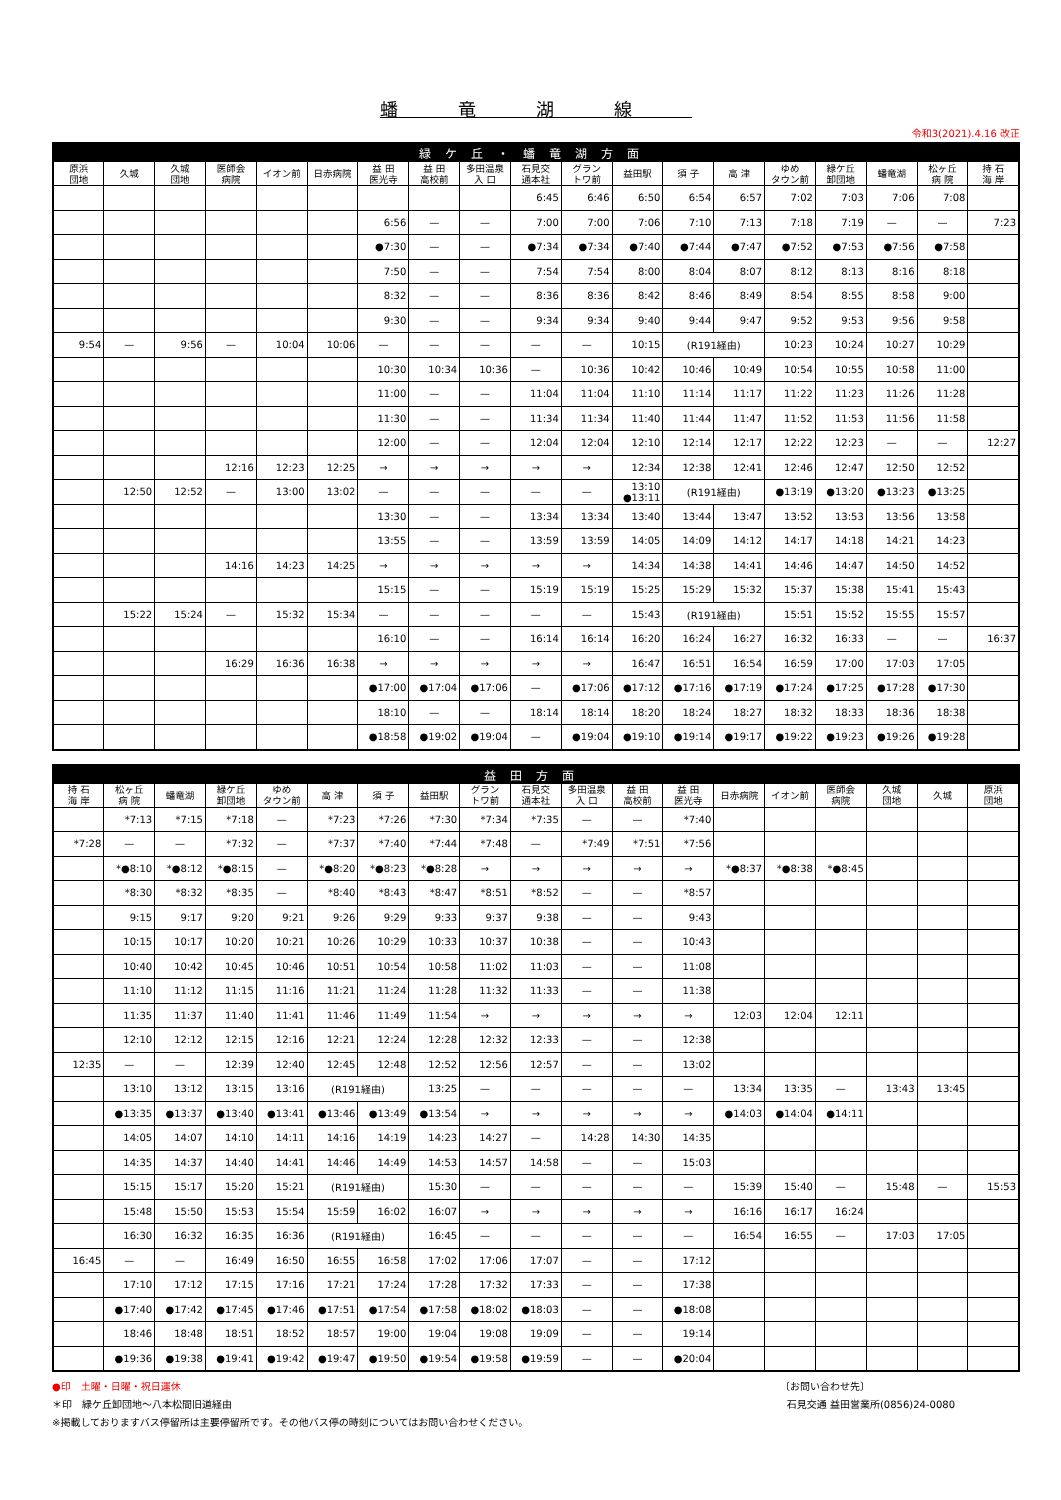蟠竜湖線
令和3(2021).4.16 改正
| 緑ケ丘・蟠竜湖方面 | | | | | | | | | | | | | | | | | | |
| 原浜 団地 | 久城 | 久城 団地 | 医師会 病院 | イオン前 | 日赤病院 | 益 田 医光寺 | 益 田 高校前 | 多田温泉 入 口 | 石見交 通本社 | グラン トワ前 | 益田駅 | 須 子 | 高 津 | ゆめ タウン前 | 緑ケ丘 卸団地 | 蟠竜湖 | 松ヶ丘 病 院 | 持 石 海 岸 |
| | | | | | | | | | 6:45 | 6:46 | 6:50 | 6:54 | 6:57 | 7:02 | 7:03 | 7:06 | 7:08 | |
| | | | | | | 6:56 | — | — | 7:00 | 7:00 | 7:06 | 7:10 | 7:13 | 7:18 | 7:19 | — | — | 7:23 |
| | | | | | | ●7:30 | — | — | ●7:34 | ●7:34 | ●7:40 | ●7:44 | ●7:47 | ●7:52 | ●7:53 | ●7:56 | ●7:58 | |
| | | | | | | 7:50 | — | — | 7:54 | 7:54 | 8:00 | 8:04 | 8:07 | 8:12 | 8:13 | 8:16 | 8:18 | |
| | | | | | | 8:32 | — | — | 8:36 | 8:36 | 8:42 | 8:46 | 8:49 | 8:54 | 8:55 | 8:58 | 9:00 | |
| | | | | | | 9:30 | — | — | 9:34 | 9:34 | 9:40 | 9:44 | 9:47 | 9:52 | 9:53 | 9:56 | 9:58 | |
| 9:54 | — | 9:56 | — | 10:04 | 10:06 | — | — | — | — | — | 10:15 | (R191経由) | | 10:23 | 10:24 | 10:27 | 10:29 | |
| | | | | | | 10:30 | 10:34 | 10:36 | — | 10:36 | 10:42 | 10:46 | 10:49 | 10:54 | 10:55 | 10:58 | 11:00 | |
| | | | | | | 11:00 | — | — | 11:04 | 11:04 | 11:10 | 11:14 | 11:17 | 11:22 | 11:23 | 11:26 | 11:28 | |
| | | | | | | 11:30 | — | — | 11:34 | 11:34 | 11:40 | 11:44 | 11:47 | 11:52 | 11:53 | 11:56 | 11:58 | |
| | | | | | | 12:00 | — | — | 12:04 | 12:04 | 12:10 | 12:14 | 12:17 | 12:22 | 12:23 | — | — | 12:27 |
| | | | 12:16 | 12:23 | 12:25 | → | → | → | → | → | 12:34 | 12:38 | 12:41 | 12:46 | 12:47 | 12:50 | 12:52 | |
| | 12:50 | 12:52 | — | 13:00 | 13:02 | — | — | — | — | — | 13:10 ●13:11 | (R191経由) | | ●13:19 | ●13:20 | ●13:23 | ●13:25 | |
| | | | | | | 13:30 | — | — | 13:34 | 13:34 | 13:40 | 13:44 | 13:47 | 13:52 | 13:53 | 13:56 | 13:58 | |
| | | | | | | 13:55 | — | — | 13:59 | 13:59 | 14:05 | 14:09 | 14:12 | 14:17 | 14:18 | 14:21 | 14:23 | |
| | | | 14:16 | 14:23 | 14:25 | → | → | → | → | → | 14:34 | 14:38 | 14:41 | 14:46 | 14:47 | 14:50 | 14:52 | |
| | | | | | | 15:15 | — | — | 15:19 | 15:19 | 15:25 | 15:29 | 15:32 | 15:37 | 15:38 | 15:41 | 15:43 | |
| | 15:22 | 15:24 | — | 15:32 | 15:34 | — | — | — | — | — | 15:43 | (R191経由) | | 15:51 | 15:52 | 15:55 | 15:57 | |
| | | | | | | 16:10 | — | — | 16:14 | 16:14 | 16:20 | 16:24 | 16:27 | 16:32 | 16:33 | — | — | 16:37 |
| | | | 16:29 | 16:36 | 16:38 | → | → | → | → | → | 16:47 | 16:51 | 16:54 | 16:59 | 17:00 | 17:03 | 17:05 | |
| | | | | | | ●17:00 | ●17:04 | ●17:06 | — | ●17:06 | ●17:12 | ●17:16 | ●17:19 | ●17:24 | ●17:25 | ●17:28 | ●17:30 | |
| | | | | | | 18:10 | — | — | 18:14 | 18:14 | 18:20 | 18:24 | 18:27 | 18:32 | 18:33 | 18:36 | 18:38 | |
| | | | | | | ●18:58 | ●19:02 | ●19:04 | — | ●19:04 | ●19:10 | ●19:14 | ●19:17 | ●19:22 | ●19:23 | ●19:26 | ●19:28 | |
| 益田方面 | | | | | | | | | | | | | | | | | | |
| 持 石 海 岸 | 松ヶ丘 病 院 | 蟠竜湖 | 緑ケ丘 卸団地 | ゆめ タウン前 | 高 津 | 須 子 | 益田駅 | グラン トワ前 | 石見交 通本社 | 多田温泉 入 口 | 益 田 高校前 | 益 田 医光寺 | 日赤病院 | イオン前 | 医師会 病院 | 久城 団地 | 久城 | 原浜 団地 |
| | *7:13 | *7:15 | *7:18 | — | *7:23 | *7:26 | *7:30 | *7:34 | *7:35 | — | — | *7:40 | | | | | | |
| *7:28 | — | — | *7:32 | — | *7:37 | *7:40 | *7:44 | *7:48 | — | *7:49 | *7:51 | *7:56 | | | | | | |
| | *●8:10 | *●8:12 | *●8:15 | — | *●8:20 | *●8:23 | *●8:28 | → | → | → | → | → | *●8:37 | *●8:38 | *●8:45 | | | |
| | *8:30 | *8:32 | *8:35 | — | *8:40 | *8:43 | *8:47 | *8:51 | *8:52 | — | — | *8:57 | | | | | | |
| | 9:15 | 9:17 | 9:20 | 9:21 | 9:26 | 9:29 | 9:33 | 9:37 | 9:38 | — | — | 9:43 | | | | | | |
| | 10:15 | 10:17 | 10:20 | 10:21 | 10:26 | 10:29 | 10:33 | 10:37 | 10:38 | — | — | 10:43 | | | | | | |
| | 10:40 | 10:42 | 10:45 | 10:46 | 10:51 | 10:54 | 10:58 | 11:02 | 11:03 | — | — | 11:08 | | | | | | |
| | 11:10 | 11:12 | 11:15 | 11:16 | 11:21 | 11:24 | 11:28 | 11:32 | 11:33 | — | — | 11:38 | | | | | | |
| | 11:35 | 11:37 | 11:40 | 11:41 | 11:46 | 11:49 | 11:54 | → | → | → | → | → | 12:03 | 12:04 | 12:11 | | | |
| | 12:10 | 12:12 | 12:15 | 12:16 | 12:21 | 12:24 | 12:28 | 12:32 | 12:33 | — | — | 12:38 | | | | | | |
| 12:35 | — | — | 12:39 | 12:40 | 12:45 | 12:48 | 12:52 | 12:56 | 12:57 | — | — | 13:02 | | | | | | |
| | 13:10 | 13:12 | 13:15 | 13:16 | (R191経由) | | 13:25 | — | — | — | — | — | 13:34 | 13:35 | — | 13:43 | 13:45 | |
| | ●13:35 | ●13:37 | ●13:40 | ●13:41 | ●13:46 | ●13:49 | ●13:54 | → | → | → | → | → | ●14:03 | ●14:04 | ●14:11 | | | |
| | 14:05 | 14:07 | 14:10 | 14:11 | 14:16 | 14:19 | 14:23 | 14:27 | — | 14:28 | 14:30 | 14:35 | | | | | | |
| | 14:35 | 14:37 | 14:40 | 14:41 | 14:46 | 14:49 | 14:53 | 14:57 | 14:58 | — | — | 15:03 | | | | | | |
| | 15:15 | 15:17 | 15:20 | 15:21 | (R191経由) | | 15:30 | — | — | — | — | — | 15:39 | 15:40 | — | 15:48 | — | 15:53 |
| | 15:48 | 15:50 | 15:53 | 15:54 | 15:59 | 16:02 | 16:07 | → | → | → | → | → | 16:16 | 16:17 | 16:24 | | | |
| | 16:30 | 16:32 | 16:35 | 16:36 | (R191経由) | | 16:45 | — | — | — | — | — | 16:54 | 16:55 | — | 17:03 | 17:05 | |
| 16:45 | — | — | 16:49 | 16:50 | 16:55 | 16:58 | 17:02 | 17:06 | 17:07 | — | — | 17:12 | | | | | | |
| | 17:10 | 17:12 | 17:15 | 17:16 | 17:21 | 17:24 | 17:28 | 17:32 | 17:33 | — | — | 17:38 | | | | | | |
| | ●17:40 | ●17:42 | ●17:45 | ●17:46 | ●17:51 | ●17:54 | ●17:58 | ●18:02 | ●18:03 | — | — | ●18:08 | | | | | | |
| | 18:46 | 18:48 | 18:51 | 18:52 | 18:57 | 19:00 | 19:04 | 19:08 | 19:09 | — | — | 19:14 | | | | | | |
| | ●19:36 | ●19:38 | ●19:41 | ●19:42 | ●19:47 | ●19:50 | ●19:54 | ●19:58 | ●19:59 | — | — | ●20:04 | | | | | | |
●印　土曜・日曜・祝日運休 〔お問い合わせ先〕
＊印　緑ケ丘卸団地～八本松間旧道経由 石見交通 益田営業所(0856)24-0080
※掲載しておりますバス停留所は主要停留所です。その他バス停の時刻についてはお問い合わせください。